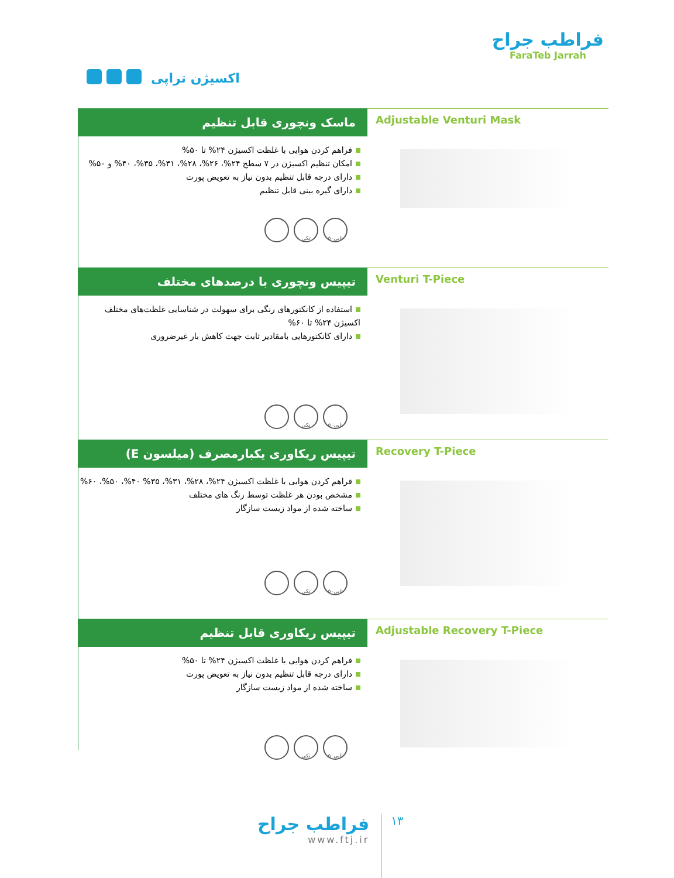فراطب جراح
FaraTeb Jarrah
اکسیژن تراپی
ماسک ونچوری قابل تنظیم
فراهم کردن هوایی با غلظت اکسیژن ۲۴% تا ۵۰%
امکان تنظیم اکسیژن در ۷ سطح ۲۴%، ۲۶%، ۲۸%، ۳۱%، ۳۵%، ۴۰% و ۵۰%
دارای درجه قابل تنظیم بدون نیاز به تعویض پورت
دارای گیره بینی قابل تنظیم
تکی ۵۰تایی
Adjustable Venturi Mask
تیپیس ونچوری با درصدهای مختلف
استفاده از کانکتورهای رنگی برای سهولت در شناسایی غلظت‌های مختلف اکسیژن ۲۴% تا ۶۰%
دارای کانکتورهایی بامقادیر ثابت جهت کاهش بار غیرضروری
تکی ۵۰تایی
Venturi T-Piece
تیپیس ریکاوری یکبارمصرف (میلسون E)
فراهم کردن هوایی با غلظت اکسیژن ۲۴%، ۲۸%، ۳۱%، ۳۵% ۴۰%، ۵۰%، ۶۰%
مشخص بودن هر غلظت توسط رنگ های مختلف
ساخته شده از مواد زیست سازگار
تکی ۵۰تایی
Recovery T-Piece
تیپیس ریکاوری قابل تنظیم
فراهم کردن هوایی با غلظت اکسیژن ۲۴% تا ۵۰%
دارای درجه قابل تنظیم بدون نیاز به تعویض پورت
ساخته شده از مواد زیست سازگار
تکی ۵۰تایی
Adjustable Recovery T-Piece
فراطب جراح
www.ftj.ir
۱۳